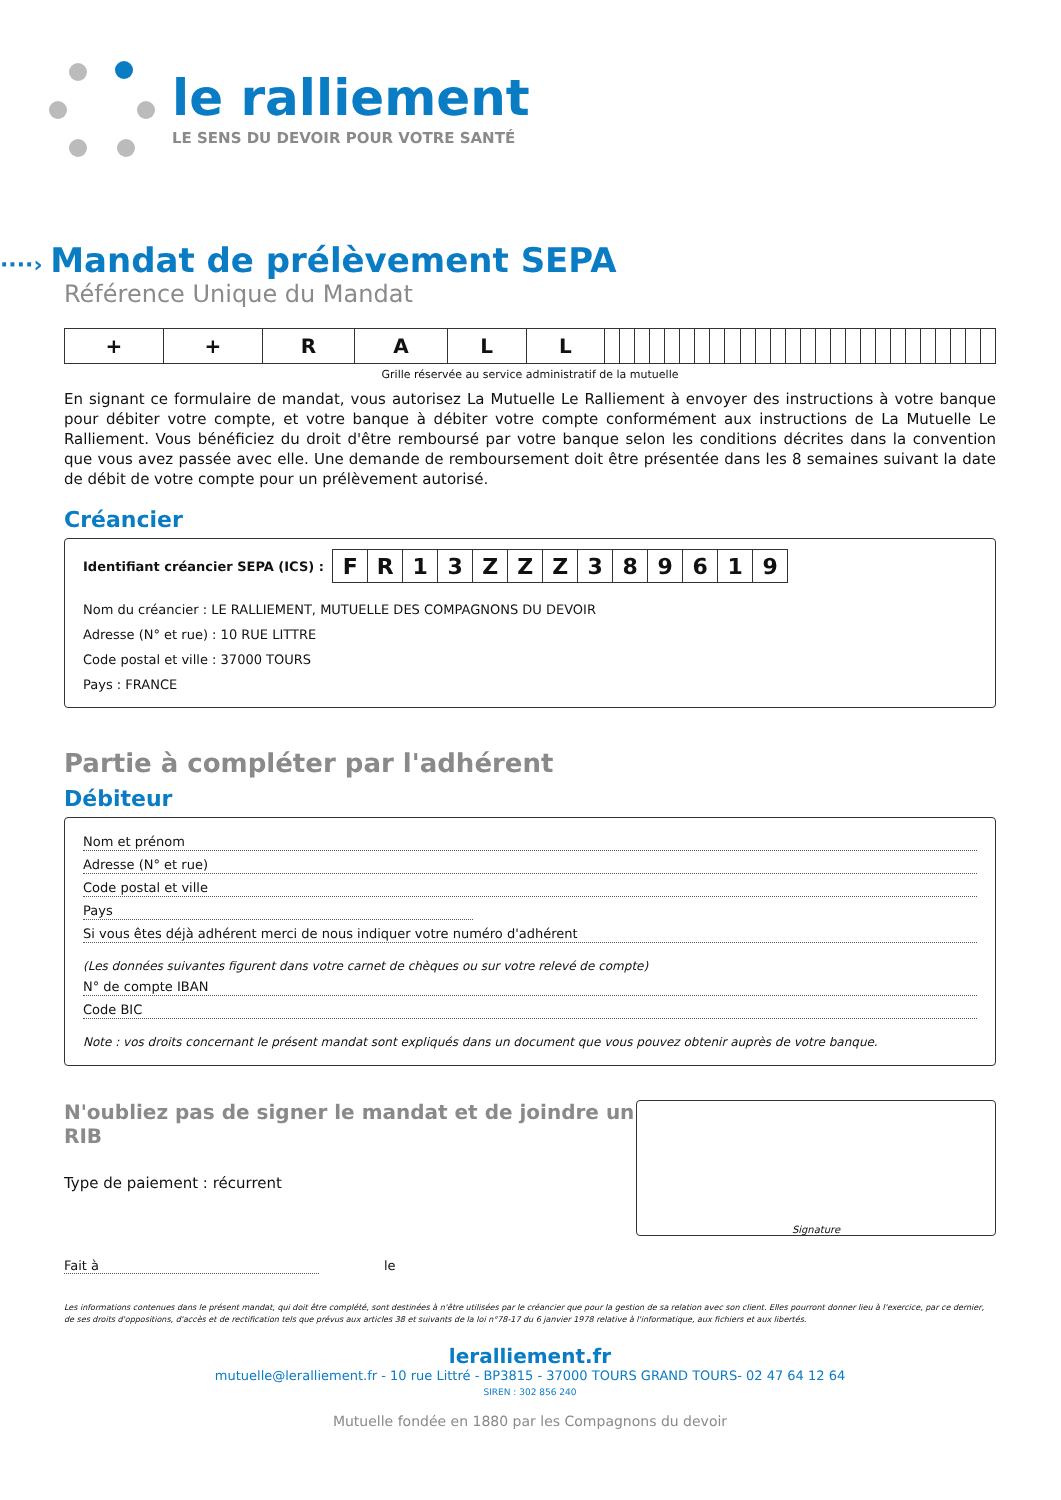le ralliement
LE SENS DU DEVOIR POUR VOTRE SANTÉ
····› Mandat de prélèvement SEPA
Référence Unique du Mandat
| + | + | R | A | L | L | | | | | | | | | | | | | | | | | | | | | | | | | | |
Grille réservée au service administratif de la mutuelle
En signant ce formulaire de mandat, vous autorisez La Mutuelle Le Ralliement à envoyer des instructions à votre banque pour débiter votre compte, et votre banque à débiter votre compte conformément aux instructions de La Mutuelle Le Ralliement. Vous bénéficiez du droit d'être remboursé par votre banque selon les conditions décrites dans la convention que vous avez passée avec elle. Une demande de remboursement doit être présentée dans les 8 semaines suivant la date de débit de votre compte pour un prélèvement autorisé.
Créancier
Identifiant créancier SEPA (ICS) :
| F | R | 1 | 3 | Z | Z | Z | 3 | 8 | 9 | 6 | 1 | 9 |
Nom du créancier : LE RALLIEMENT, MUTUELLE DES COMPAGNONS DU DEVOIR
Adresse (N° et rue) : 10 RUE LITTRE
Code postal et ville : 37000 TOURS
Pays : FRANCE
Partie à compléter par l'adhérent
Débiteur
Nom et prénom
Adresse (N° et rue)
Code postal et ville
Pays
Si vous êtes déjà adhérent merci de nous indiquer votre numéro d'adhérent
(Les données suivantes figurent dans votre carnet de chèques ou sur votre relevé de compte)
N° de compte IBAN
Code BIC
Note : vos droits concernant le présent mandat sont expliqués dans un document que vous pouvez obtenir auprès de votre banque.
N'oubliez pas de signer le mandat et de joindre un RIB
Type de paiement : récurrent
Fait à le
Signature
Les informations contenues dans le présent mandat, qui doit être complété, sont destinées à n'être utilisées par le créancier que pour la gestion de sa relation avec son client. Elles pourront donner lieu à l'exercice, par ce dernier, de ses droits d'oppositions, d'accès et de rectification tels que prévus aux articles 38 et suivants de la loi n°78-17 du 6 janvier 1978 relative à l'informatique, aux fichiers et aux libertés.
leralliement.fr
mutuelle@leralliement.fr - 10 rue Littré - BP3815 - 37000 TOURS GRAND TOURS- 02 47 64 12 64
SIREN : 302 856 240
Mutuelle fondée en 1880 par les Compagnons du devoir